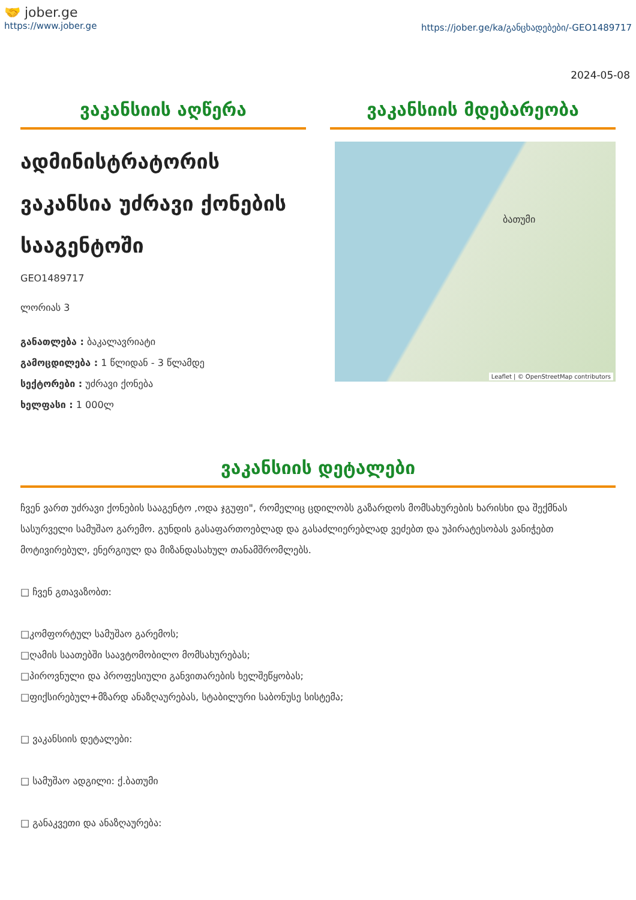🤝 jober.ge
https://www.jober.ge
https://jober.ge/ka/განცხადებები/-GEO1489717
2024-05-08
ვაკანსიის აღწერა
ადმინისტრატორის ვაკანსია უძრავი ქონების სააგენტოში
GEO1489717
ლორიას 3
განათლება : ბაკალავრიატი
გამოცდილება : 1 წლიდან - 3 წლამდე
სექტორები : უძრავი ქონება
ხელფასი : 1 000ლ
ვაკანსიის მდებარეობა
ბათუმი
Leaflet | © OpenStreetMap contributors
ვაკანსიის დეტალები
ჩვენ ვართ უძრავი ქონების სააგენტო ,ოდა ჯგუფი", რომელიც ცდილობს გაზარდოს მომსახურების ხარისხი და შექმნას სასურველი სამუშაო გარემო. გუნდის გასაფართოებლად და გასაძლიერებლად ვეძებთ და უპირატესობას ვანიჭებთ მოტივირებულ, ენერგიულ და მიზანდასახულ თანამშრომლებს.
□ ჩვენ გთავაზობთ:
□კომფორტულ სამუშაო გარემოს;
□ღამის საათებში საავტომობილო მომსახურებას;
□პიროვნული და პროფესიული განვითარების ხელშეწყობას;
□ფიქსირებულ+მზარდ ანაზღაურებას, სტაბილური საბონუსე სისტემა;
□ ვაკანსიის დეტალები:
□ სამუშაო ადგილი: ქ.ბათუმი
□ განაკვეთი და ანაზღაურება: